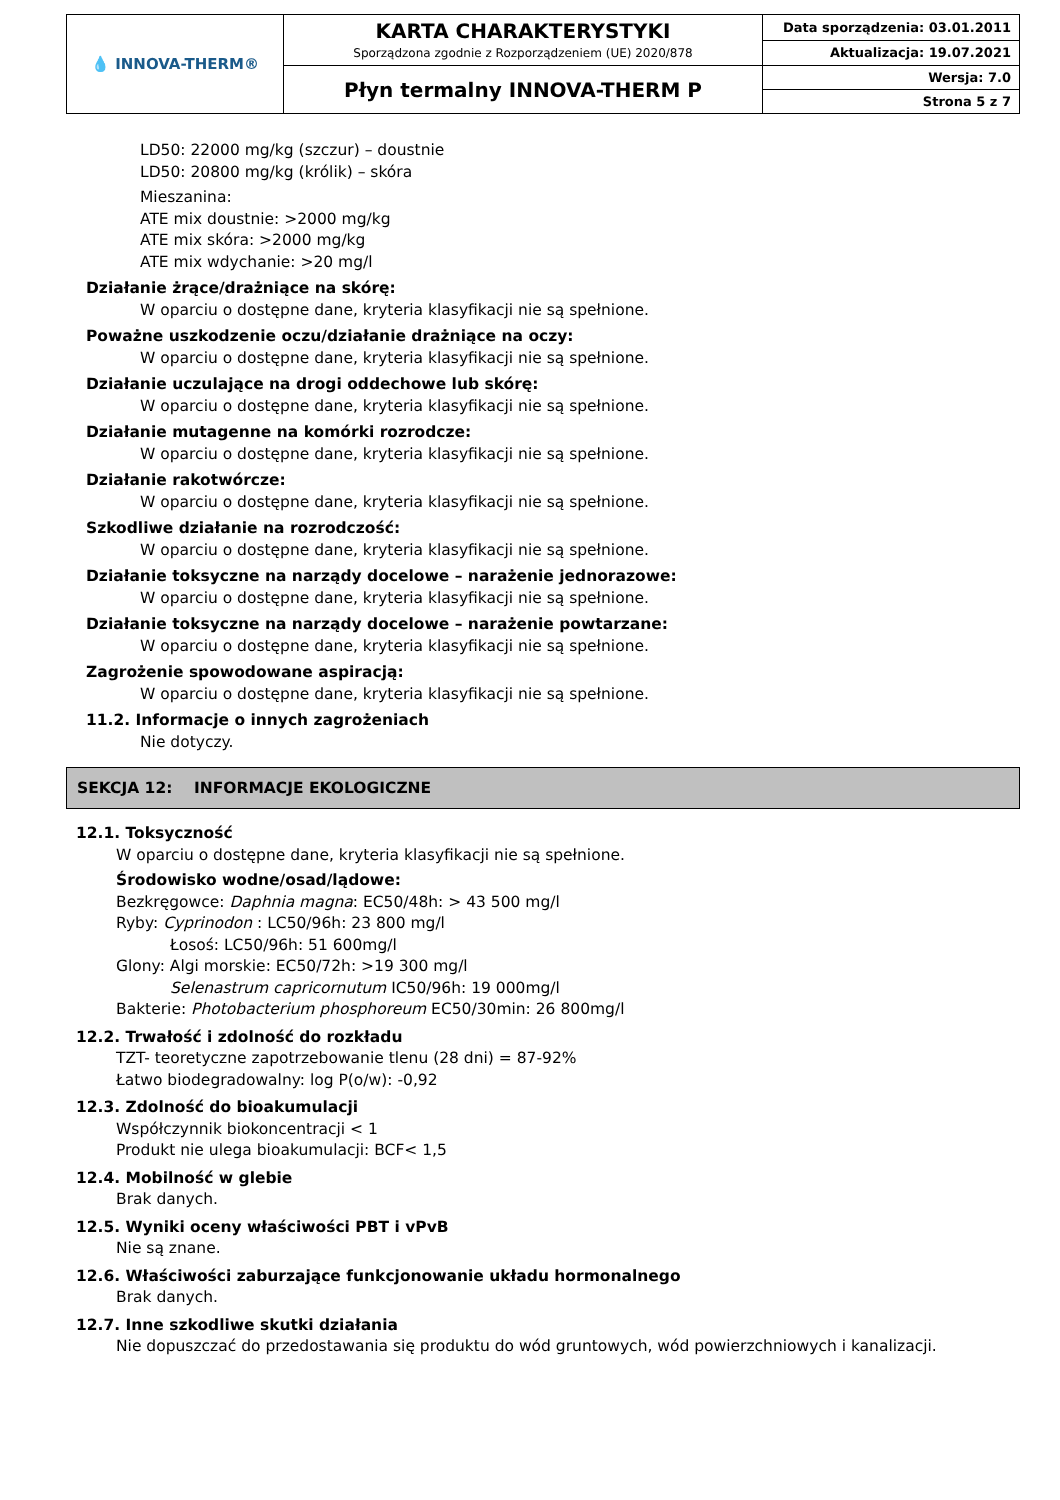| 💧 INNOVA-THERM® | KARTA CHARAKTERYSTYKI Sporządzona zgodnie z Rozporządzeniem (UE) 2020/878 | Data sporządzenia: 03.01.2011 |
| | | Aktualizacja: 19.07.2021 |
| | Płyn termalny INNOVA-THERM P | Wersja: 7.0 |
| | | Strona 5 z 7 |
LD50: 22000 mg/kg (szczur) – doustnie
LD50: 20800 mg/kg (królik) – skóra
Mieszanina:
ATE mix doustnie: >2000 mg/kg
ATE mix skóra: >2000 mg/kg
ATE mix wdychanie: >20 mg/l
Działanie żrące/drażniące na skórę:
W oparciu o dostępne dane, kryteria klasyfikacji nie są spełnione.
Poważne uszkodzenie oczu/działanie drażniące na oczy:
W oparciu o dostępne dane, kryteria klasyfikacji nie są spełnione.
Działanie uczulające na drogi oddechowe lub skórę:
W oparciu o dostępne dane, kryteria klasyfikacji nie są spełnione.
Działanie mutagenne na komórki rozrodcze:
W oparciu o dostępne dane, kryteria klasyfikacji nie są spełnione.
Działanie rakotwórcze:
W oparciu o dostępne dane, kryteria klasyfikacji nie są spełnione.
Szkodliwe działanie na rozrodczość:
W oparciu o dostępne dane, kryteria klasyfikacji nie są spełnione.
Działanie toksyczne na narządy docelowe – narażenie jednorazowe:
W oparciu o dostępne dane, kryteria klasyfikacji nie są spełnione.
Działanie toksyczne na narządy docelowe – narażenie powtarzane:
W oparciu o dostępne dane, kryteria klasyfikacji nie są spełnione.
Zagrożenie spowodowane aspiracją:
W oparciu o dostępne dane, kryteria klasyfikacji nie są spełnione.
11.2. Informacje o innych zagrożeniach
Nie dotyczy.
SEKCJA 12: INFORMACJE EKOLOGICZNE
12.1. Toksyczność
W oparciu o dostępne dane, kryteria klasyfikacji nie są spełnione.
Środowisko wodne/osad/lądowe:
Bezkręgowce: Daphnia magna: EC50/48h: > 43 500 mg/l
Ryby: Cyprinodon : LC50/96h: 23 800 mg/l
Łosoś: LC50/96h: 51 600mg/l
Glony: Algi morskie: EC50/72h: >19 300 mg/l
Selenastrum capricornutum IC50/96h: 19 000mg/l
Bakterie: Photobacterium phosphoreum EC50/30min: 26 800mg/l
12.2. Trwałość i zdolność do rozkładu
TZT- teoretyczne zapotrzebowanie tlenu (28 dni) = 87-92%
Łatwo biodegradowalny: log P(o/w): -0,92
12.3. Zdolność do bioakumulacji
Współczynnik biokoncentracji < 1
Produkt nie ulega bioakumulacji: BCF< 1,5
12.4. Mobilność w glebie
Brak danych.
12.5. Wyniki oceny właściwości PBT i vPvB
Nie są znane.
12.6. Właściwości zaburzające funkcjonowanie układu hormonalnego
Brak danych.
12.7. Inne szkodliwe skutki działania
Nie dopuszczać do przedostawania się produktu do wód gruntowych, wód powierzchniowych i kanalizacji.